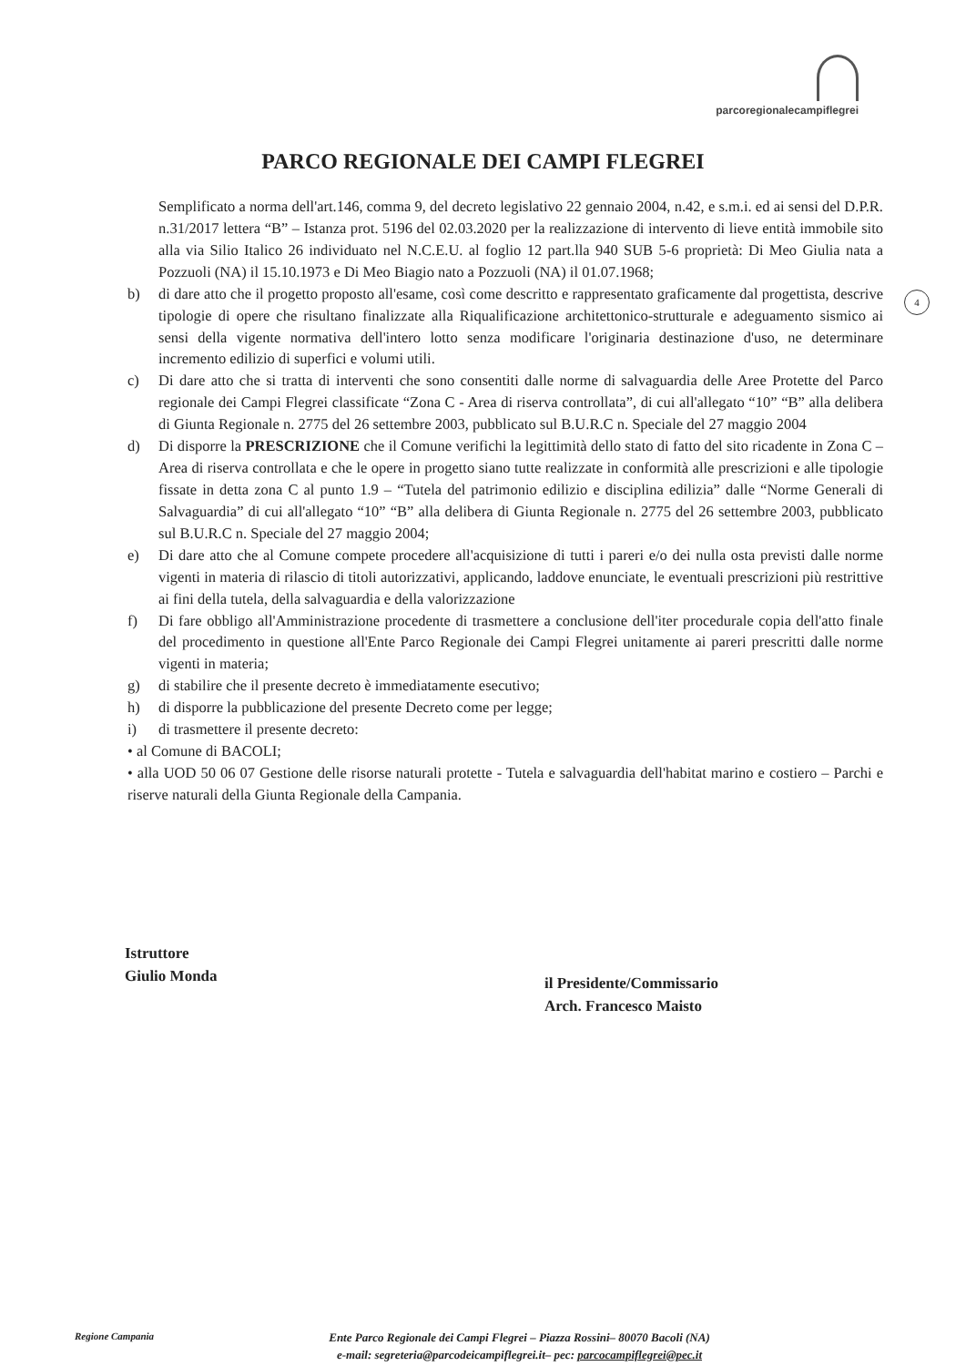parcoregionalecampiflegrei
PARCO REGIONALE DEI CAMPI FLEGREI
4
Semplificato a norma dell'art.146, comma 9, del decreto legislativo 22 gennaio 2004, n.42, e s.m.i. ed ai sensi del D.P.R. n.31/2017 lettera “B” – Istanza prot. 5196 del 02.03.2020 per la realizzazione di intervento di lieve entità immobile sito alla via Silio Italico 26 individuato nel N.C.E.U. al foglio 12 part.lla 940 SUB 5-6 proprietà: Di Meo Giulia nata a Pozzuoli (NA) il 15.10.1973 e Di Meo Biagio nato a Pozzuoli (NA) il 01.07.1968;
b) di dare atto che il progetto proposto all'esame, così come descritto e rappresentato graficamente dal progettista, descrive tipologie di opere che risultano finalizzate alla Riqualificazione architettonico-strutturale e adeguamento sismico ai sensi della vigente normativa dell'intero lotto senza modificare l'originaria destinazione d'uso, ne determinare incremento edilizio di superfici e volumi utili.
c) Di dare atto che si tratta di interventi che sono consentiti dalle norme di salvaguardia delle Aree Protette del Parco regionale dei Campi Flegrei classificate “Zona C - Area di riserva controllata”, di cui all'allegato “10” “B” alla delibera di Giunta Regionale n. 2775 del 26 settembre 2003, pubblicato sul B.U.R.C n. Speciale del 27 maggio 2004
d) Di disporre la PRESCRIZIONE che il Comune verifichi la legittimità dello stato di fatto del sito ricadente in Zona C – Area di riserva controllata e che le opere in progetto siano tutte realizzate in conformità alle prescrizioni e alle tipologie fissate in detta zona C al punto 1.9 – “Tutela del patrimonio edilizio e disciplina edilizia” dalle “Norme Generali di Salvaguardia” di cui all'allegato “10” “B” alla delibera di Giunta Regionale n. 2775 del 26 settembre 2003, pubblicato sul B.U.R.C n. Speciale del 27 maggio 2004;
e) Di dare atto che al Comune compete procedere all'acquisizione di tutti i pareri e/o dei nulla osta previsti dalle norme vigenti in materia di rilascio di titoli autorizzativi, applicando, laddove enunciate, le eventuali prescrizioni più restrittive ai fini della tutela, della salvaguardia e della valorizzazione
f) Di fare obbligo all'Amministrazione procedente di trasmettere a conclusione dell'iter procedurale copia dell'atto finale del procedimento in questione all'Ente Parco Regionale dei Campi Flegrei unitamente ai pareri prescritti dalle norme vigenti in materia;
g) di stabilire che il presente decreto è immediatamente esecutivo;
h) di disporre la pubblicazione del presente Decreto come per legge;
i) di trasmettere il presente decreto:
• al Comune di BACOLI;
• alla UOD 50 06 07 Gestione delle risorse naturali protette - Tutela e salvaguardia dell'habitat marino e costiero – Parchi e riserve naturali della Giunta Regionale della Campania.
Istruttore
Giulio Monda
il Presidente/Commissario
Arch. Francesco Maisto
Regione Campania
Ente Parco Regionale dei Campi Flegrei – Piazza Rossini– 80070 Bacoli (NA)
e-mail: segreteria@parcodeicampiflegrei.it– pec: parcocampiflegrei@pec.it